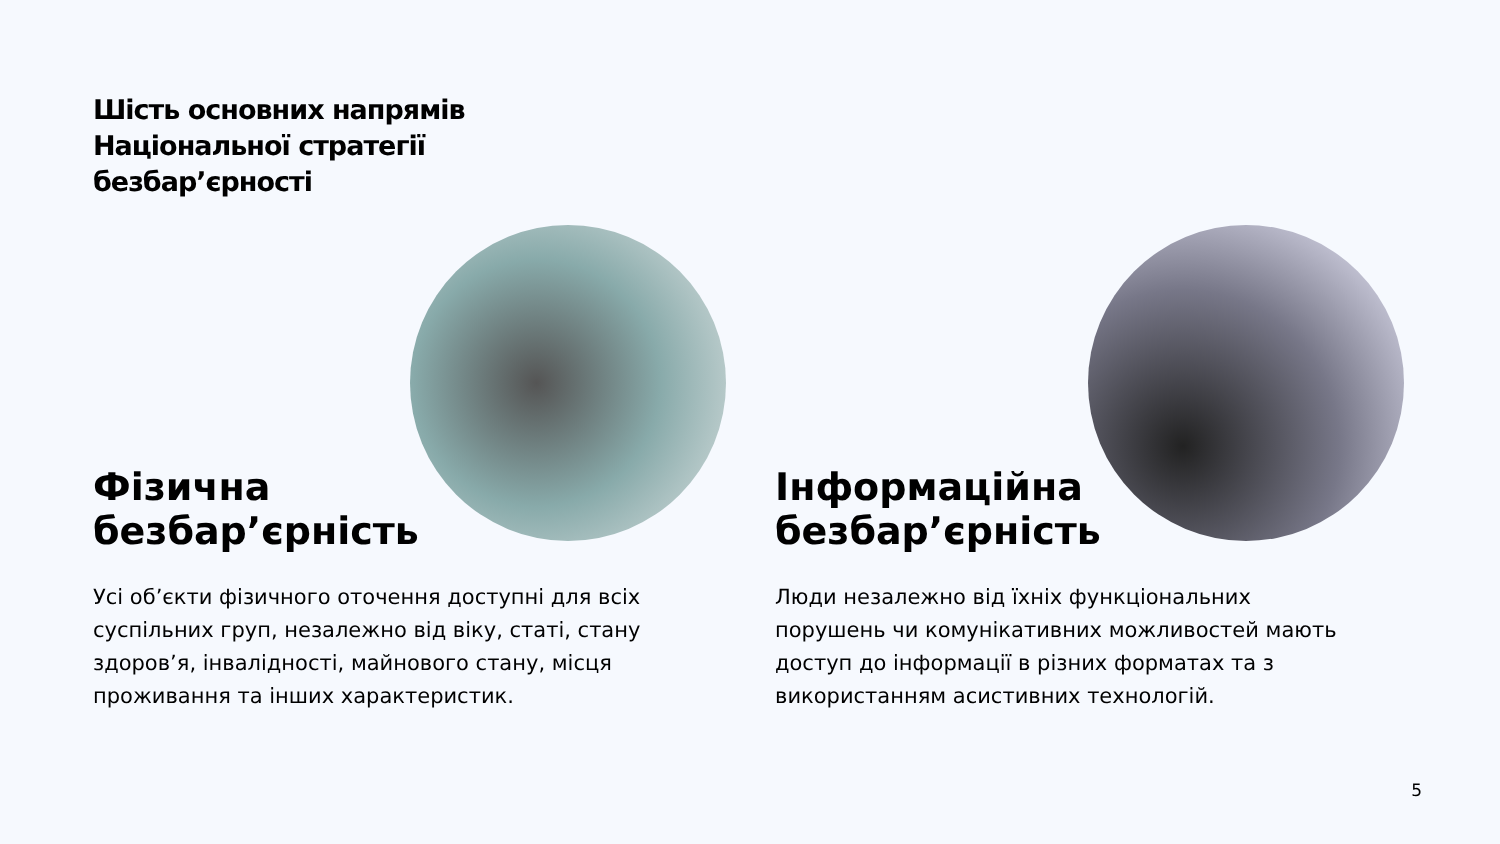Шість основних напрямів Національної стратегії безбар’єрності
Фізична
безбар’єрність
Усі об’єкти фізичного оточення доступні для всіх суспільних груп, незалежно від віку, статі, стану здоров’я, інвалідності, майнового стану, місця проживання та інших характеристик.
Інформаційна
безбар’єрність
Люди незалежно від їхніх функціональних порушень чи комунікативних можливостей мають доступ до інформації в різних форматах та з використанням асистивних технологій.
5